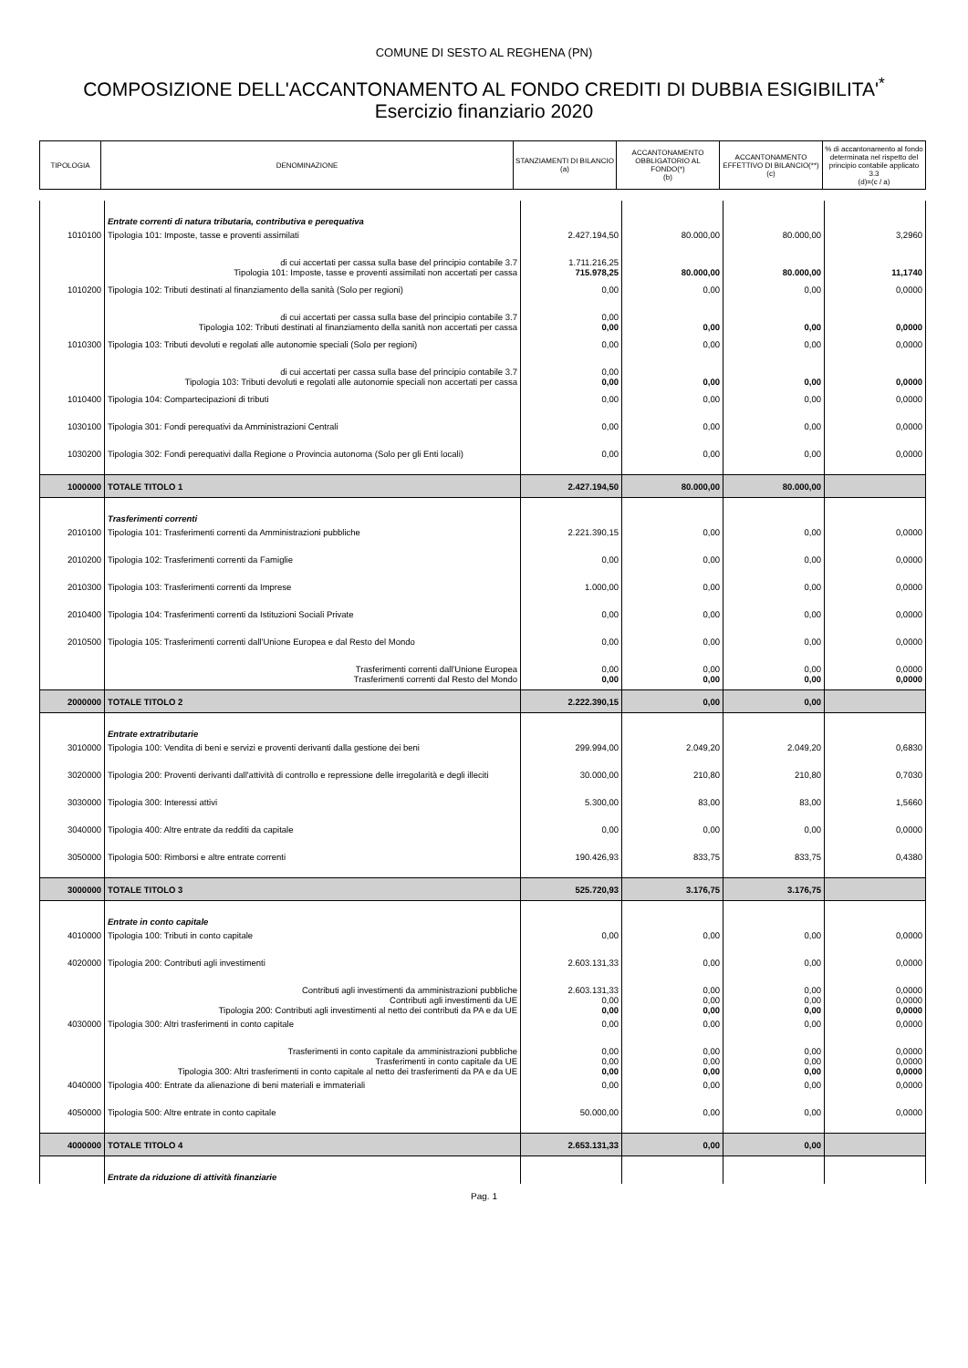COMUNE DI SESTO AL REGHENA (PN)
COMPOSIZIONE DELL'ACCANTONAMENTO AL FONDO CREDITI DI DUBBIA ESIGIBILITA'<sup>*</sup>
Esercizio finanziario 2020
| TIPOLOGIA | DENOMINAZIONE | STANZIAMENTI DI BILANCIO (a) | ACCANTONAMENTO OBBLIGATORIO AL FONDO(*) (b) | ACCANTONAMENTO EFFETTIVO DI BILANCIO(**) (c) | % di accantonamento al fondo determinata nel rispetto del principio contabile applicato 3.3 (d)=(c / a) |
| --- | --- | --- | --- | --- | --- |
| | Entrate correnti di natura tributaria, contributiva e perequativa | | | | |
| 1010100 | Tipologia 101: Imposte, tasse e proventi assimilati | 2.427.194,50 | 80.000,00 | 80.000,00 | 3,2960 |
| | di cui accertati per cassa sulla base del principio contabile 3.7 Tipologia 101: Imposte, tasse e proventi assimilati non accertati per cassa | 1.711.216,25 715.978,25 | 80.000,00 | 80.000,00 | 11,1740 |
| 1010200 | Tipologia 102: Tributi destinati al finanziamento della sanità (Solo per regioni) | 0,00 | 0,00 | 0,00 | 0,0000 |
| | di cui accertati per cassa sulla base del principio contabile 3.7 Tipologia 102: Tributi destinati al finanziamento della sanità non accertati per cassa | 0,00 0,00 | 0,00 | 0,00 | 0,0000 |
| 1010300 | Tipologia 103: Tributi devoluti e regolati alle autonomie speciali (Solo per regioni) | 0,00 | 0,00 | 0,00 | 0,0000 |
| | di cui accertati per cassa sulla base del principio contabile 3.7 Tipologia 103: Tributi devoluti e regolati alle autonomie speciali non accertati per cassa | 0,00 0,00 | 0,00 | 0,00 | 0,0000 |
| 1010400 | Tipologia 104: Compartecipazioni di tributi | 0,00 | 0,00 | 0,00 | 0,0000 |
| 1030100 | Tipologia 301: Fondi perequativi da Amministrazioni Centrali | 0,00 | 0,00 | 0,00 | 0,0000 |
| 1030200 | Tipologia 302: Fondi perequativi dalla Regione o Provincia autonoma (Solo per gli Enti locali) | 0,00 | 0,00 | 0,00 | 0,0000 |
| 1000000 | TOTALE TITOLO 1 | 2.427.194,50 | 80.000,00 | 80.000,00 | |
| | Trasferimenti correnti | | | | |
| 2010100 | Tipologia 101: Trasferimenti correnti da Amministrazioni pubbliche | 2.221.390,15 | 0,00 | 0,00 | 0,0000 |
| 2010200 | Tipologia 102: Trasferimenti correnti da Famiglie | 0,00 | 0,00 | 0,00 | 0,0000 |
| 2010300 | Tipologia 103: Trasferimenti correnti da Imprese | 1.000,00 | 0,00 | 0,00 | 0,0000 |
| 2010400 | Tipologia 104: Trasferimenti correnti da Istituzioni Sociali Private | 0,00 | 0,00 | 0,00 | 0,0000 |
| 2010500 | Tipologia 105: Trasferimenti correnti dall'Unione Europea e dal Resto del Mondo | 0,00 | 0,00 | 0,00 | 0,0000 |
| | Trasferimenti correnti dall'Unione Europea Trasferimenti correnti dal Resto del Mondo | 0,00 0,00 | 0,00 0,00 | 0,00 0,00 | 0,0000 0,0000 |
| 2000000 | TOTALE TITOLO 2 | 2.222.390,15 | 0,00 | 0,00 | |
| | Entrate extratributarie | | | | |
| 3010000 | Tipologia 100: Vendita di beni e servizi e proventi derivanti dalla gestione dei beni | 299.994,00 | 2.049,20 | 2.049,20 | 0,6830 |
| 3020000 | Tipologia 200: Proventi derivanti dall'attività di controllo e repressione delle irregolarità e degli illeciti | 30.000,00 | 210,80 | 210,80 | 0,7030 |
| 3030000 | Tipologia 300: Interessi attivi | 5.300,00 | 83,00 | 83,00 | 1,5660 |
| 3040000 | Tipologia 400: Altre entrate da redditi da capitale | 0,00 | 0,00 | 0,00 | 0,0000 |
| 3050000 | Tipologia 500: Rimborsi e altre entrate correnti | 190.426,93 | 833,75 | 833,75 | 0,4380 |
| 3000000 | TOTALE TITOLO 3 | 525.720,93 | 3.176,75 | 3.176,75 | |
| | Entrate in conto capitale | | | | |
| 4010000 | Tipologia 100: Tributi in conto capitale | 0,00 | 0,00 | 0,00 | 0,0000 |
| 4020000 | Tipologia 200: Contributi agli investimenti | 2.603.131,33 | 0,00 | 0,00 | 0,0000 |
| | Contributi agli investimenti da amministrazioni pubbliche Contributi agli investimenti da UE Tipologia 200: Contributi agli investimenti al netto dei contributi da PA e da UE | 2.603.131,33 0,00 0,00 | 0,00 0,00 0,00 | 0,00 0,00 0,00 | 0,0000 0,0000 0,0000 |
| 4030000 | Tipologia 300: Altri trasferimenti in conto capitale | 0,00 | 0,00 | 0,00 | 0,0000 |
| | Trasferimenti in conto capitale da amministrazioni pubbliche Trasferimenti in conto capitale da UE Tipologia 300: Altri trasferimenti in conto capitale al netto dei trasferimenti da PA e da UE | 0,00 0,00 0,00 | 0,00 0,00 0,00 | 0,00 0,00 0,00 | 0,0000 0,0000 0,0000 |
| 4040000 | Tipologia 400: Entrate da alienazione di beni materiali e immateriali | 0,00 | 0,00 | 0,00 | 0,0000 |
| 4050000 | Tipologia 500: Altre entrate in conto capitale | 50.000,00 | 0,00 | 0,00 | 0,0000 |
| 4000000 | TOTALE TITOLO 4 | 2.653.131,33 | 0,00 | 0,00 | |
| | Entrate da riduzione di attività finanziarie | | | | |
Pag. 1